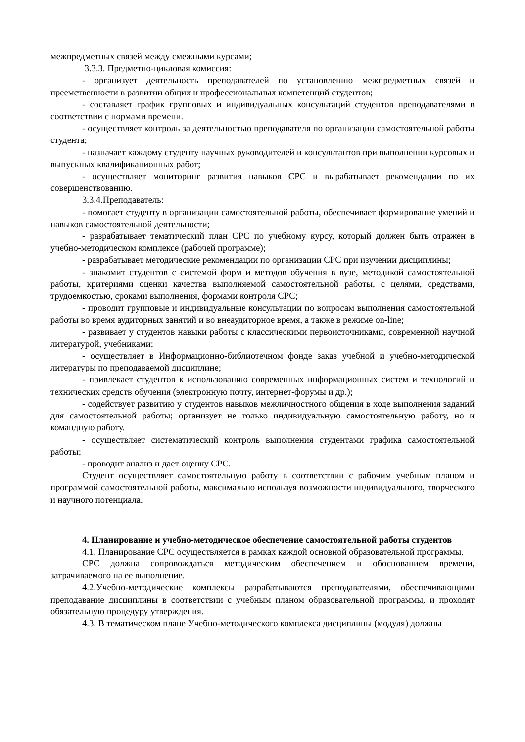межпредметных связей между смежными курсами;
3.3.3. Предметно-цикловая комиссия:
- организует деятельность преподавателей по установлению межпредметных связей и преемственности в развитии общих и профессиональных компетенций студентов;
- составляет график групповых и индивидуальных консультаций студентов преподавателями в соответствии с нормами времени.
- осуществляет контроль за деятельностью преподавателя по организации самостоятельной работы студента;
- назначает каждому студенту научных руководителей и консультантов при выполнении курсовых и выпускных квалификационных работ;
- осуществляет мониторинг развития навыков СРС и вырабатывает рекомендации по их совершенствованию.
3.3.4.Преподаватель:
- помогает студенту в организации самостоятельной работы, обеспечивает формирование умений и навыков самостоятельной деятельности;
- разрабатывает тематический план СРС по учебному курсу, который должен быть отражен в учебно-методическом комплексе (рабочей программе);
- разрабатывает методические рекомендации по организации СРС при изучении дисциплины;
- знакомит студентов с системой форм и методов обучения в вузе, методикой самостоятельной работы, критериями оценки качества выполняемой самостоятельной работы, с целями, средствами, трудоемкостью, сроками выполнения, формами контроля СРС;
- проводит групповые и индивидуальные консультации по вопросам выполнения самостоятельной работы во время аудиторных занятий и во внеаудиторное время, а также в режиме on-line;
- развивает у студентов навыки работы с классическими первоисточниками, современной научной литературой, учебниками;
- осуществляет в Информационно-библиотечном фонде заказ учебной и учебно-методической литературы по преподаваемой дисциплине;
- привлекает студентов к использованию современных информационных систем и технологий и технических средств обучения (электронную почту, интернет-форумы и др.);
- содействует развитию у студентов навыков межличностного общения в ходе выполнения заданий для самостоятельной работы; организует не только индивидуальную самостоятельную работу, но и командную работу.
- осуществляет систематический контроль выполнения студентами графика самостоятельной работы;
- проводит анализ и дает оценку СРС.
Студент осуществляет самостоятельную работу в соответствии с рабочим учебным планом и программой самостоятельной работы, максимально используя возможности индивидуального, творческого и научного потенциала.
4. Планирование и учебно-методическое обеспечение самостоятельной работы студентов
4.1. Планирование СРС осуществляется в рамках каждой основной образовательной программы.
СРС должна сопровождаться методическим обеспечением и обоснованием времени, затрачиваемого на ее выполнение.
4.2.Учебно-методические комплексы разрабатываются преподавателями, обеспечивающими преподавание дисциплины в соответствии с учебным планом образовательной программы, и проходят обязательную процедуру утверждения.
4.3. В тематическом плане Учебно-методического комплекса дисциплины (модуля) должны